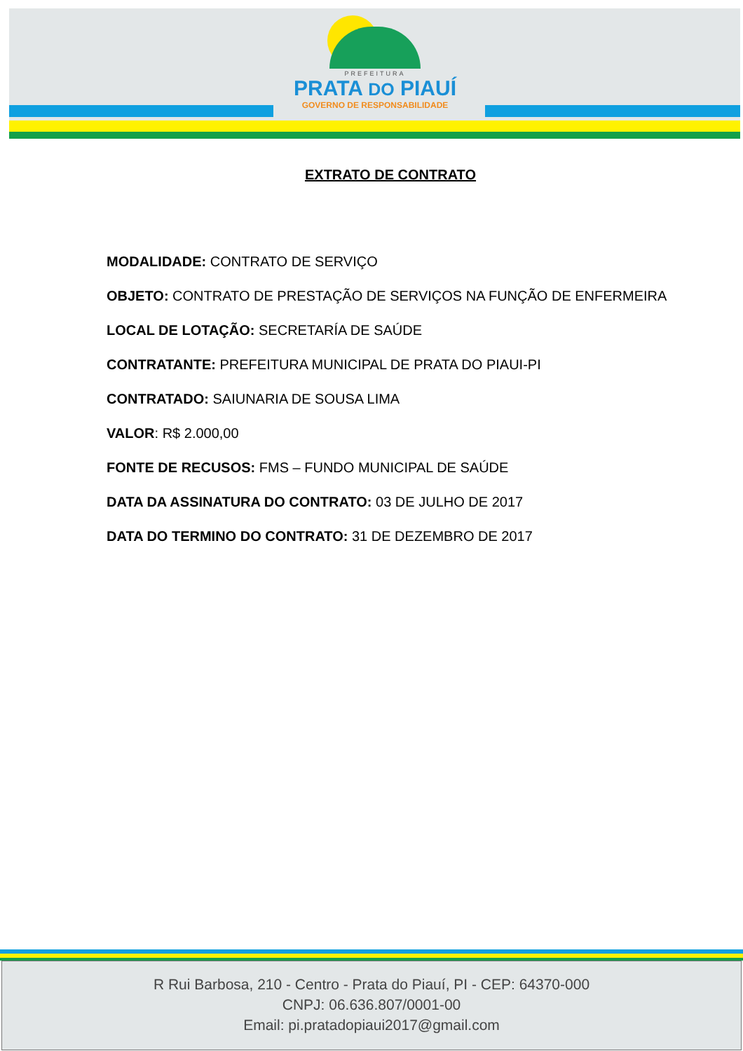PREFEITURA
PRATA DO PIAUÍ
GOVERNO DE RESPONSABILIDADE
EXTRATO DE CONTRATO
MODALIDADE: CONTRATO DE SERVIÇO
OBJETO: CONTRATO DE PRESTAÇÃO DE SERVIÇOS NA FUNÇÃO DE ENFERMEIRA
LOCAL DE LOTAÇÃO: SECRETARÍA DE SAÚDE
CONTRATANTE: PREFEITURA MUNICIPAL DE PRATA DO PIAUI-PI
CONTRATADO: SAIUNARIA DE SOUSA LIMA
VALOR: R$ 2.000,00
FONTE DE RECUSOS: FMS – FUNDO MUNICIPAL DE SAÚDE
DATA DA ASSINATURA DO CONTRATO: 03 DE JULHO DE 2017
DATA DO TERMINO DO CONTRATO: 31 DE DEZEMBRO DE 2017
R Rui Barbosa, 210 - Centro - Prata do Piauí, PI - CEP: 64370-000
CNPJ: 06.636.807/0001-00
Email: pi.pratadopiaui2017@gmail.com